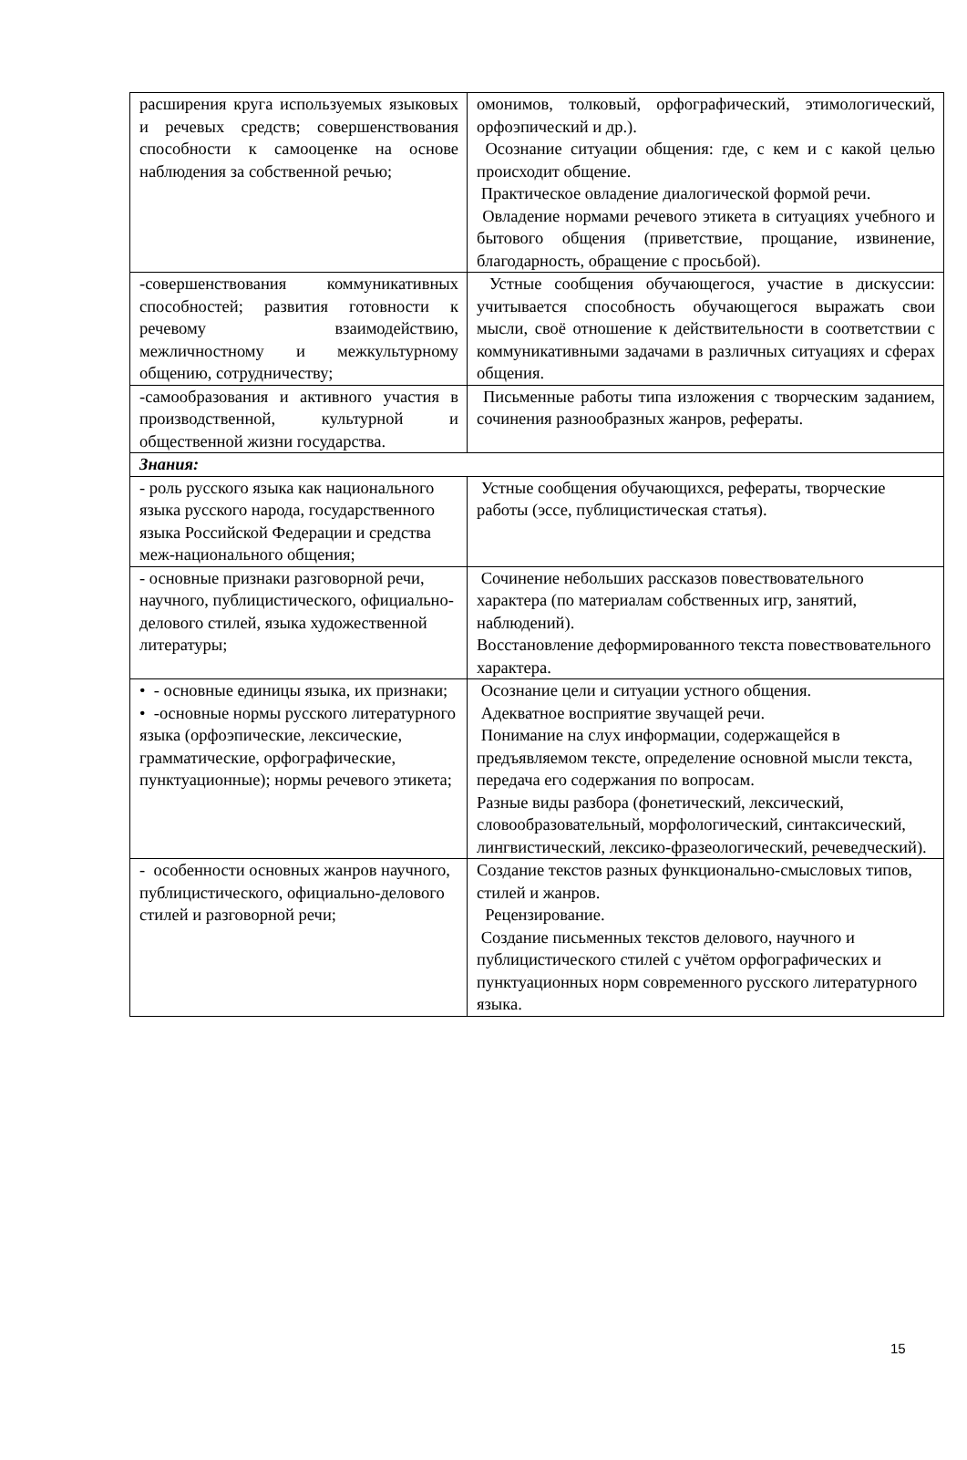| расширения круга используемых языковых и речевых средств; совершенствования способности к самооценке на основе наблюдения за собственной речью; | омонимов, толковый, орфографический, этимологический, орфоэпический и др.). Осознание ситуации общения: где, с кем и с какой целью происходит общение. Практическое овладение диалогической формой речи. Овладение нормами речевого этикета в ситуациях учебного и бытового общения (приветствие, прощание, извинение, благодарность, обращение с просьбой). |
| -совершенствования коммуникативных способностей; развития готовности к речевому взаимодействию, межличностному и межкультурному общению, сотрудничеству; | Устные сообщения обучающегося, участие в дискуссии: учитывается способность обучающегося выражать свои мысли, своё отношение к действительности в соответствии с коммуникативными задачами в различных ситуациях и сферах общения. |
| -самообразования и активного участия в производственной, культурной и общественной жизни государства. | Письменные работы типа изложения с творческим заданием, сочинения разнообразных жанров, рефераты. |
| Знания: | |
| - роль русского языка как национального языка русского народа, государственного языка Российской Федерации и средства меж-национального общения; | Устные сообщения обучающихся, рефераты, творческие работы (эссе, публицистическая статья). |
| - основные признаки разговорной речи, научного, публицистического, официально-делового стилей, языка художественной литературы; | Сочинение небольших рассказов повествовательного характера (по материалам собственных игр, занятий, наблюдений). Восстановление деформированного текста повествовательного характера. |
| • - основные единицы языка, их признаки; • -основные нормы русского литературного языка (орфоэпические, лексические, грамматические, орфографические, пунктуационные); нормы речевого этикета; | Осознание цели и ситуации устного общения. Адекватное восприятие звучащей речи. Понимание на слух информации, содержащейся в предъявляемом тексте, определение основной мысли текста, передача его содержания по вопросам. Разные виды разбора (фонетический, лексический, словообразовательный, морфологический, синтаксический, лингвистический, лексико-фразеологический, речеведческий). |
| - особенности основных жанров научного, публицистического, официально-делового стилей и разговорной речи; | Создание текстов разных функционально-смысловых типов, стилей и жанров. Рецензирование. Создание письменных текстов делового, научного и публицистического стилей с учётом орфографических и пунктуационных норм современного русского литературного языка. |
15